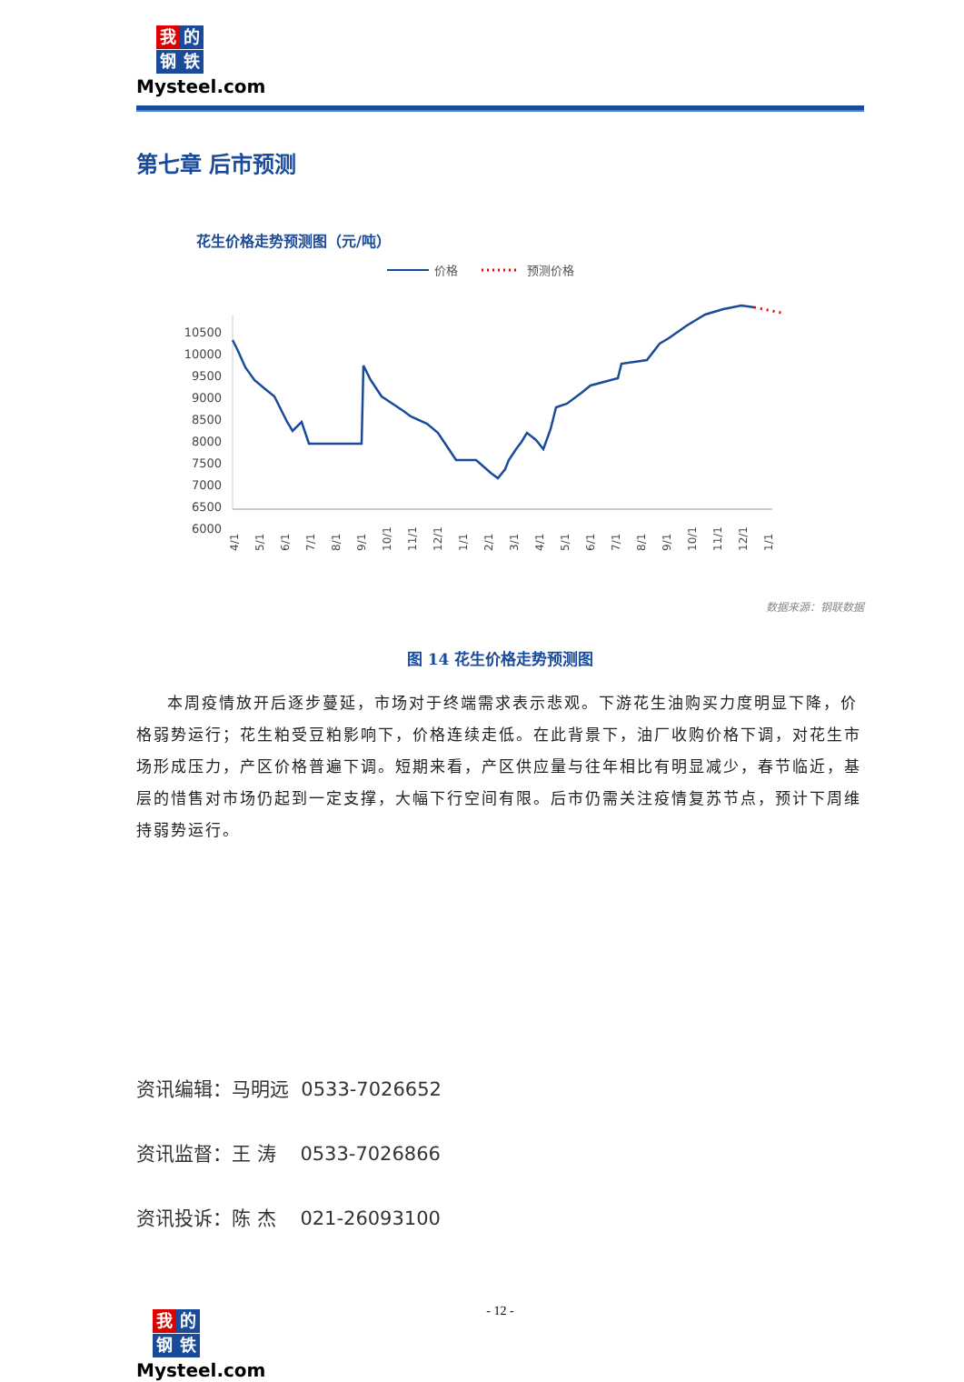我的
钢铁
Mysteel.com
第七章 后市预测
花生价格走势预测图（元/吨）
价格
预测价格
10500
10000
9500
9000
8500
8000
7500
7000
6500
6000
4/1
5/1
6/1
7/1
8/1
9/1
10/1
11/1
12/1
1/1
2/1
3/1
4/1
5/1
6/1
7/1
8/1
9/1
10/1
11/1
12/1
1/1
数据来源：钢联数据
图 14 花生价格走势预测图
本周疫情放开后逐步蔓延，市场对于终端需求表示悲观。下游花生油购买力度明显下降，价格弱势运行；花生粕受豆粕影响下，价格连续走低。在此背景下，油厂收购价格下调，对花生市场形成压力，产区价格普遍下调。短期来看，产区供应量与往年相比有明显减少，春节临近，基层的惜售对市场仍起到一定支撑，大幅下行空间有限。后市仍需关注疫情复苏节点，预计下周维持弱势运行。
资讯编辑：马明远 0533-7026652
资讯监督：王 涛 0533-7026866
资讯投诉：陈 杰 021-26093100
- 12 -
我的
钢铁
Mysteel.com